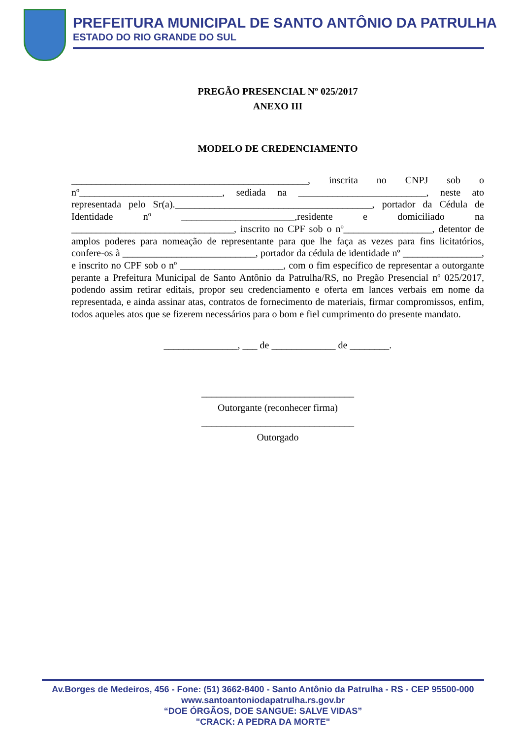PREFEITURA MUNICIPAL DE SANTO ANTÔNIO DA PATRULHA
ESTADO DO RIO GRANDE DO SUL
PREGÃO PRESENCIAL Nº 025/2017
ANEXO III
MODELO DE CREDENCIAMENTO
________________________________________________, inscrita no CNPJ sob o nº_____________________________, sediada na __________________________, neste ato representada pelo Sr(a).________________________________________, portador da Cédula de Identidade nº _______________________,residente e domiciliado na _________________________________, inscrito no CPF sob o nº__________________, detentor de amplos poderes para nomeação de representante para que lhe faça as vezes para fins licitatórios, confere-os à ___________________________, portador da cédula de identidade nº ________________, e inscrito no CPF sob o nº _____________________, com o fim específico de representar a outorgante perante a Prefeitura Municipal de Santo Antônio da Patrulha/RS, no Pregão Presencial nº 025/2017, podendo assim retirar editais, propor seu credenciamento e oferta em lances verbais em nome da representada, e ainda assinar atas, contratos de fornecimento de materiais, firmar compromissos, enfim, todos aqueles atos que se fizerem necessários para o bom e fiel cumprimento do presente mandato.
_______________, ___ de _____________ de ________.
_______________________________
Outorgante (reconhecer firma)
_______________________________
Outorgado
Av.Borges de Medeiros, 456 - Fone: (51) 3662-8400 - Santo Antônio da Patrulha - RS - CEP 95500-000
www.santoantoniodapatrulha.rs.gov.br
“DOE ÓRGÃOS, DOE SANGUE: SALVE VIDAS”
"CRACK: A PEDRA DA MORTE"